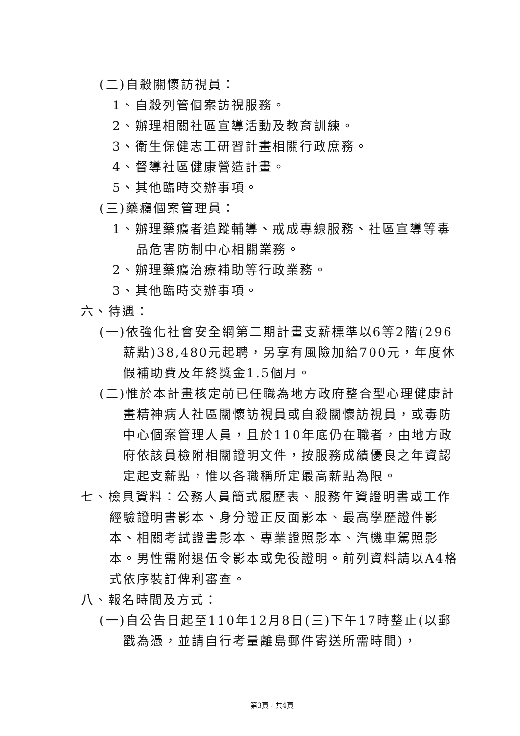(二)自殺關懷訪視員：
1、自殺列管個案訪視服務。
2、辦理相關社區宣導活動及教育訓練。
3、衛生保健志工研習計畫相關行政庶務。
4、督導社區健康營造計畫。
5、其他臨時交辦事項。
(三)藥癮個案管理員：
1、辦理藥癮者追蹤輔導、戒成專線服務、社區宣導等毒品危害防制中心相關業務。
2、辦理藥癮治療補助等行政業務。
3、其他臨時交辦事項。
六、待遇：
(一)依強化社會安全網第二期計畫支薪標準以6等2階(296薪點)38,480元起聘，另享有風險加給700元，年度休假補助費及年終獎金1.5個月。
(二)惟於本計畫核定前已任職為地方政府整合型心理健康計畫精神病人社區關懷訪視員或自殺關懷訪視員，或毒防中心個案管理人員，且於110年底仍在職者，由地方政府依該員檢附相關證明文件，按服務成績優良之年資認定起支薪點，惟以各職稱所定最高薪點為限。
七、檢具資料：公務人員簡式履歷表、服務年資證明書或工作經驗證明書影本、身分證正反面影本、最高學歷證件影本、相關考試證書影本、專業證照影本、汽機車駕照影本。男性需附退伍令影本或免役證明。前列資料請以A4格式依序裝訂俾利審查。
八、報名時間及方式：
(一)自公告日起至110年12月8日(三)下午17時整止(以郵戳為憑，並請自行考量離島郵件寄送所需時間)，
第3頁，共4頁